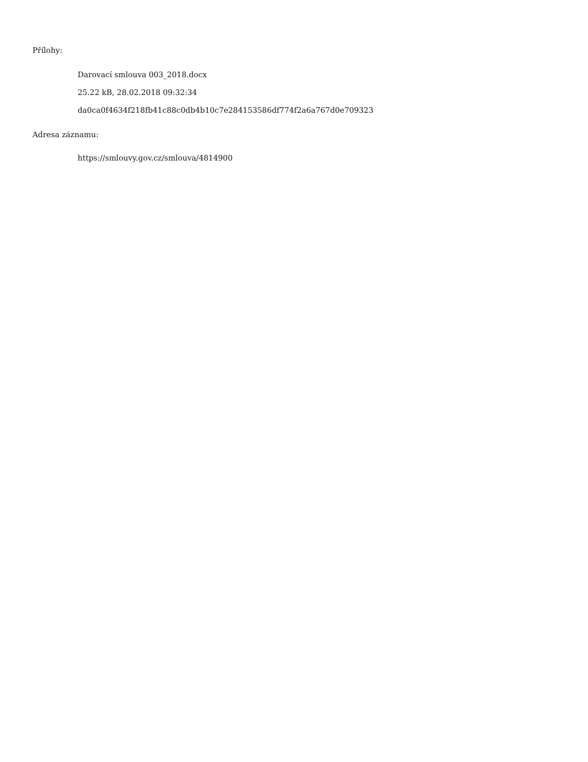Přílohy:
Darovací smlouva 003_2018.docx
25.22 kB, 28.02.2018 09:32:34
da0ca0f4634f218fb41c88c0db4b10c7e284153586df774f2a6a767d0e709323
Adresa záznamu:
https://smlouvy.gov.cz/smlouva/4814900